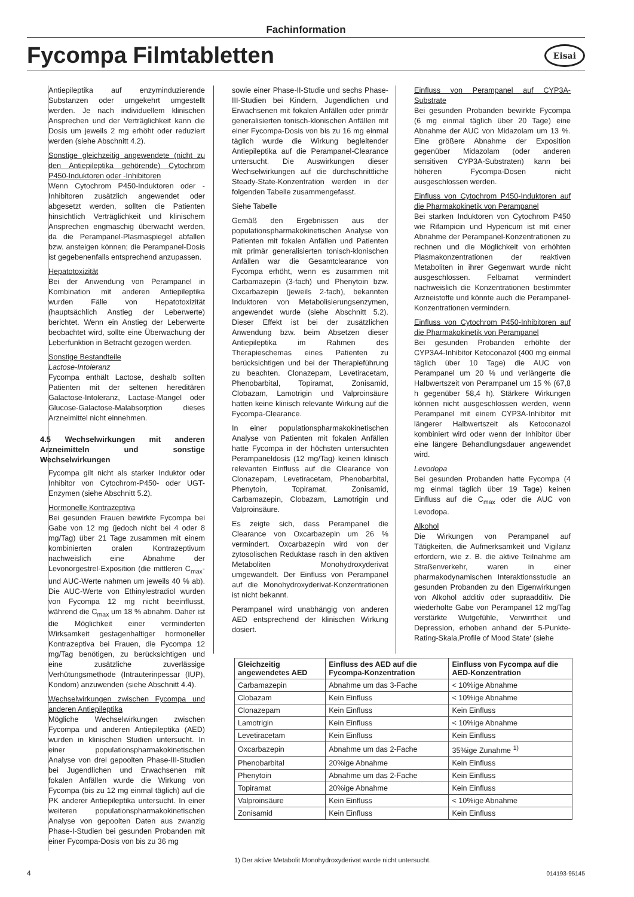Fachinformation
Fycompa Filmtabletten Eisai
Antiepileptika auf enzyminduzierende Substanzen oder umgekehrt umgestellt werden. Je nach individuellem klinischen Ansprechen und der Verträglichkeit kann die Dosis um jeweils 2 mg erhöht oder reduziert werden (siehe Abschnitt 4.2).
Sonstige gleichzeitig angewendete (nicht zu den Antiepileptika gehörende) Cytochrom P450-Induktoren oder -Inhibitoren
Wenn Cytochrom P450-Induktoren oder -Inhibitoren zusätzlich angewendet oder abgesetzt werden, sollten die Patienten hinsichtlich Verträglichkeit und klinischem Ansprechen engmaschig überwacht werden, da die Perampanel-Plasmaspiegel abfallen bzw. ansteigen können; die Perampanel-Dosis ist gegebenenfalls entsprechend anzupassen.
Hepatotoxizität
Bei der Anwendung von Perampanel in Kombination mit anderen Antiepileptika wurden Fälle von Hepatotoxizität (hauptsächlich Anstieg der Leberwerte) berichtet. Wenn ein Anstieg der Leberwerte beobachtet wird, sollte eine Überwachung der Leberfunktion in Betracht gezogen werden.
Sonstige Bestandteile
Lactose-Intoleranz
Fycompa enthält Lactose, deshalb sollten Patienten mit der seltenen hereditären Galactose-Intoleranz, Lactase-Mangel oder Glucose-Galactose-Malabsorption dieses Arzneimittel nicht einnehmen.
4.5 Wechselwirkungen mit anderen Arzneimitteln und sonstige Wechselwirkungen
Fycompa gilt nicht als starker Induktor oder Inhibitor von Cytochrom-P450- oder UGT-Enzymen (siehe Abschnitt 5.2).
Hormonelle Kontrazeptiva
Bei gesunden Frauen bewirkte Fycompa bei Gabe von 12 mg (jedoch nicht bei 4 oder 8 mg/Tag) über 21 Tage zusammen mit einem kombinierten oralen Kontrazeptivum nachweislich eine Abnahme der Levonorgestrel-Exposition (die mittleren C<sub>max</sub>- und AUC-Werte nahmen um jeweils 40 % ab). Die AUC-Werte von Ethinylestradiol wurden von Fycompa 12 mg nicht beeinflusst, während die C<sub>max</sub> um 18 % abnahm. Daher ist die Möglichkeit einer verminderten Wirksamkeit gestagenhaltiger hormoneller Kontrazeptiva bei Frauen, die Fycompa 12 mg/Tag benötigen, zu berücksichtigen und eine zusätzliche zuverlässige Verhütungsmethode (Intrauterinpessar (IUP), Kondom) anzuwenden (siehe Abschnitt 4.4).
Wechselwirkungen zwischen Fycompa und anderen Antiepileptika
Mögliche Wechselwirkungen zwischen Fycompa und anderen Antiepileptika (AED) wurden in klinischen Studien untersucht. In einer populationspharmakokinetischen Analyse von drei gepoolten Phase-III-Studien bei Jugendlichen und Erwachsenen mit fokalen Anfällen wurde die Wirkung von Fycompa (bis zu 12 mg einmal täglich) auf die PK anderer Antiepileptika untersucht. In einer weiteren populationspharmakokinetischen Analyse von gepoolten Daten aus zwanzig Phase-I-Studien bei gesunden Probanden mit einer Fycompa-Dosis von bis zu 36 mg
sowie einer Phase-II-Studie und sechs Phase-III-Studien bei Kindern, Jugendlichen und Erwachsenen mit fokalen Anfällen oder primär generalisierten tonisch-klonischen Anfällen mit einer Fycompa-Dosis von bis zu 16 mg einmal täglich wurde die Wirkung begleitender Antiepileptika auf die Perampanel-Clearance untersucht. Die Auswirkungen dieser Wechselwirkungen auf die durchschnittliche Steady-State-Konzentration werden in der folgenden Tabelle zusammengefasst.
Siehe Tabelle
Gemäß den Ergebnissen aus der populationspharmakokinetischen Analyse von Patienten mit fokalen Anfällen und Patienten mit primär generalisierten tonisch-klonischen Anfällen war die Gesamtclearance von Fycompa erhöht, wenn es zusammen mit Carbamazepin (3-fach) und Phenytoin bzw. Oxcarbazepin (jeweils 2-fach), bekannten Induktoren von Metabolisierungsenzymen, angewendet wurde (siehe Abschnitt 5.2). Dieser Effekt ist bei der zusätzlichen Anwendung bzw. beim Absetzen dieser Antiepileptika im Rahmen des Therapieschemas eines Patienten zu berücksichtigen und bei der Therapieführung zu beachten. Clonazepam, Levetiracetam, Phenobarbital, Topiramat, Zonisamid, Clobazam, Lamotrigin und Valproinsäure hatten keine klinisch relevante Wirkung auf die Fycompa-Clearance.
In einer populationspharmakokinetischen Analyse von Patienten mit fokalen Anfällen hatte Fycompa in der höchsten untersuchten Perampaneldosis (12 mg/Tag) keinen klinisch relevanten Einfluss auf die Clearance von Clonazepam, Levetiracetam, Phenobarbital, Phenytoin, Topiramat, Zonisamid, Carbamazepin, Clobazam, Lamotrigin und Valproinsäure.
Es zeigte sich, dass Perampanel die Clearance von Oxcarbazepin um 26 % vermindert. Oxcarbazepin wird von der zytosolischen Reduktase rasch in den aktiven Metaboliten Monohydroxyderivat umgewandelt. Der Einfluss von Perampanel auf die Monohydroxyderivat-Konzentrationen ist nicht bekannt.
Perampanel wird unabhängig von anderen AED entsprechend der klinischen Wirkung dosiert.
Einfluss von Perampanel auf CYP3A-Substrate
Bei gesunden Probanden bewirkte Fycompa (6 mg einmal täglich über 20 Tage) eine Abnahme der AUC von Midazolam um 13 %. Eine größere Abnahme der Exposition gegenüber Midazolam (oder anderen sensitiven CYP3A-Substraten) kann bei höheren Fycompa-Dosen nicht ausgeschlossen werden.
Einfluss von Cytochrom P450-Induktoren auf die Pharmakokinetik von Perampanel
Bei starken Induktoren von Cytochrom P450 wie Rifampicin und Hypericum ist mit einer Abnahme der Perampanel-Konzentrationen zu rechnen und die Möglichkeit von erhöhten Plasmakonzentrationen der reaktiven Metaboliten in ihrer Gegenwart wurde nicht ausgeschlossen. Felbamat vermindert nachweislich die Konzentrationen bestimmter Arzneistoffe und könnte auch die Perampanel-Konzentrationen vermindern.
Einfluss von Cytochrom P450-Inhibitoren auf die Pharmakokinetik von Perampanel
Bei gesunden Probanden erhöhte der CYP3A4-Inhibitor Ketoconazol (400 mg einmal täglich über 10 Tage) die AUC von Perampanel um 20 % und verlängerte die Halbwertszeit von Perampanel um 15 % (67,8 h gegenüber 58,4 h). Stärkere Wirkungen können nicht ausgeschlossen werden, wenn Perampanel mit einem CYP3A-Inhibitor mit längerer Halbwertszeit als Ketoconazol kombiniert wird oder wenn der Inhibitor über eine längere Behandlungsdauer angewendet wird.
Levodopa
Bei gesunden Probanden hatte Fycompa (4 mg einmal täglich über 19 Tage) keinen Einfluss auf die C<sub>max</sub> oder die AUC von Levodopa.
Alkohol
Die Wirkungen von Perampanel auf Tätigkeiten, die Aufmerksamkeit und Vigilanz erfordern, wie z. B. die aktive Teilnahme am Straßenverkehr, waren in einer pharmakodynamischen Interaktionsstudie an gesunden Probanden zu den Eigenwirkungen von Alkohol additiv oder supraadditiv. Die wiederholte Gabe von Perampanel 12 mg/Tag verstärkte Wutgefühle, Verwirrtheit und Depression, erhoben anhand der 5-Punkte-Rating-Skala,Profile of Mood State‘ (siehe
| Gleichzeitig angewendetes AED | Einfluss des AED auf die Fycompa-Konzentration | Einfluss von Fycompa auf die AED-Konzentration |
| --- | --- | --- |
| Carbamazepin | Abnahme um das 3-Fache | < 10%ige Abnahme |
| Clobazam | Kein Einfluss | < 10%ige Abnahme |
| Clonazepam | Kein Einfluss | Kein Einfluss |
| Lamotrigin | Kein Einfluss | < 10%ige Abnahme |
| Levetiracetam | Kein Einfluss | Kein Einfluss |
| Oxcarbazepin | Abnahme um das 2-Fache | 35%ige Zunahme <sup>1)</sup> |
| Phenobarbital | 20%ige Abnahme | Kein Einfluss |
| Phenytoin | Abnahme um das 2-Fache | Kein Einfluss |
| Topiramat | 20%ige Abnahme | Kein Einfluss |
| Valproinsäure | Kein Einfluss | < 10%ige Abnahme |
| Zonisamid | Kein Einfluss | Kein Einfluss |
1) Der aktive Metabolit Monohydroxyderivat wurde nicht untersucht.
4 014193-95145